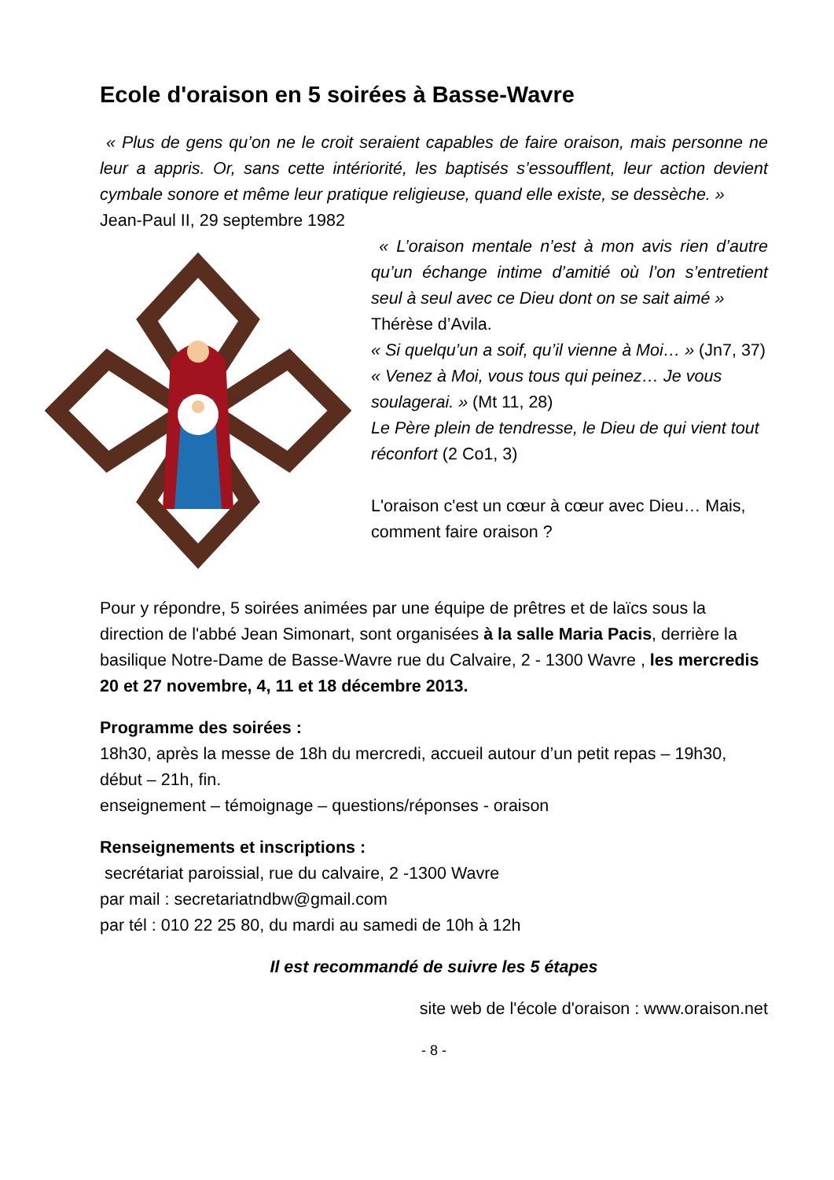Ecole d'oraison en 5 soirées à Basse-Wavre
« Plus de gens qu’on ne le croit seraient capables de faire oraison, mais personne ne leur a appris. Or, sans cette intériorité, les baptisés s’essoufflent, leur action devient cymbale sonore et même leur pratique religieuse, quand elle existe, se dessèche. »
Jean-Paul II, 29 septembre 1982
« L’oraison mentale n’est à mon avis rien d’autre qu’un échange intime d’amitié où l’on s’entretient seul à seul avec ce Dieu dont on se sait aimé »
Thérèse d’Avila.
« Si quelqu’un a soif, qu’il vienne à Moi… » (Jn7, 37)
« Venez à Moi, vous tous qui peinez… Je vous soulagerai. » (Mt 11, 28)
Le Père plein de tendresse, le Dieu de qui vient tout réconfort (2 Co1, 3)
L'oraison c'est un cœur à cœur avec Dieu… Mais, comment faire oraison ?
Pour y répondre, 5 soirées animées par une équipe de prêtres et de laïcs sous la direction de l'abbé Jean Simonart, sont organisées à la salle Maria Pacis, derrière la basilique Notre-Dame de Basse-Wavre rue du Calvaire, 2 - 1300 Wavre , les mercredis 20 et 27 novembre, 4, 11 et 18 décembre 2013.
Programme des soirées :
18h30, après la messe de 18h du mercredi, accueil autour d’un petit repas – 19h30, début – 21h, fin.
enseignement – témoignage – questions/réponses - oraison
Renseignements et inscriptions :
secrétariat paroissial, rue du calvaire, 2 -1300 Wavre
par mail : secretariatndbw@gmail.com
par tél : 010 22 25 80, du mardi au samedi de 10h à 12h
Il est recommandé de suivre les 5 étapes
site web de l'école d'oraison : www.oraison.net
- 8 -